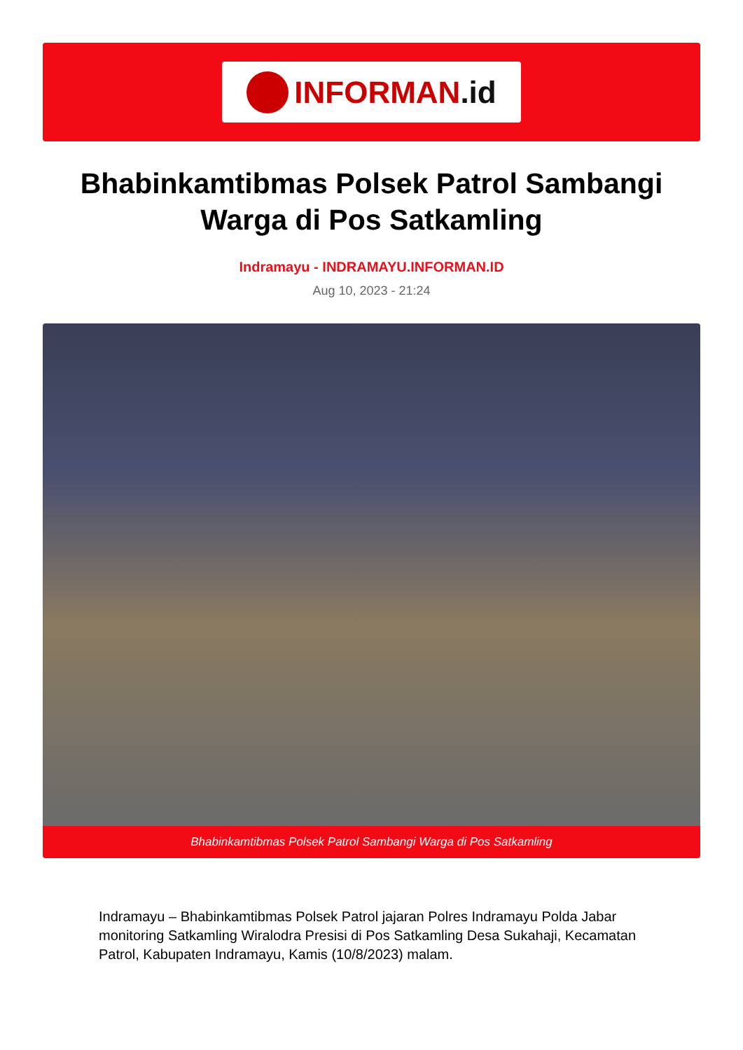INFORMAN.id
Bhabinkamtibmas Polsek Patrol Sambangi Warga di Pos Satkamling
Indramayu - INDRAMAYU.INFORMAN.ID
Aug 10, 2023 - 21:24
Bhabinkamtibmas Polsek Patrol Sambangi Warga di Pos Satkamling
Indramayu – Bhabinkamtibmas Polsek Patrol jajaran Polres Indramayu Polda Jabar monitoring Satkamling Wiralodra Presisi di Pos Satkamling Desa Sukahaji, Kecamatan Patrol, Kabupaten Indramayu, Kamis (10/8/2023) malam.